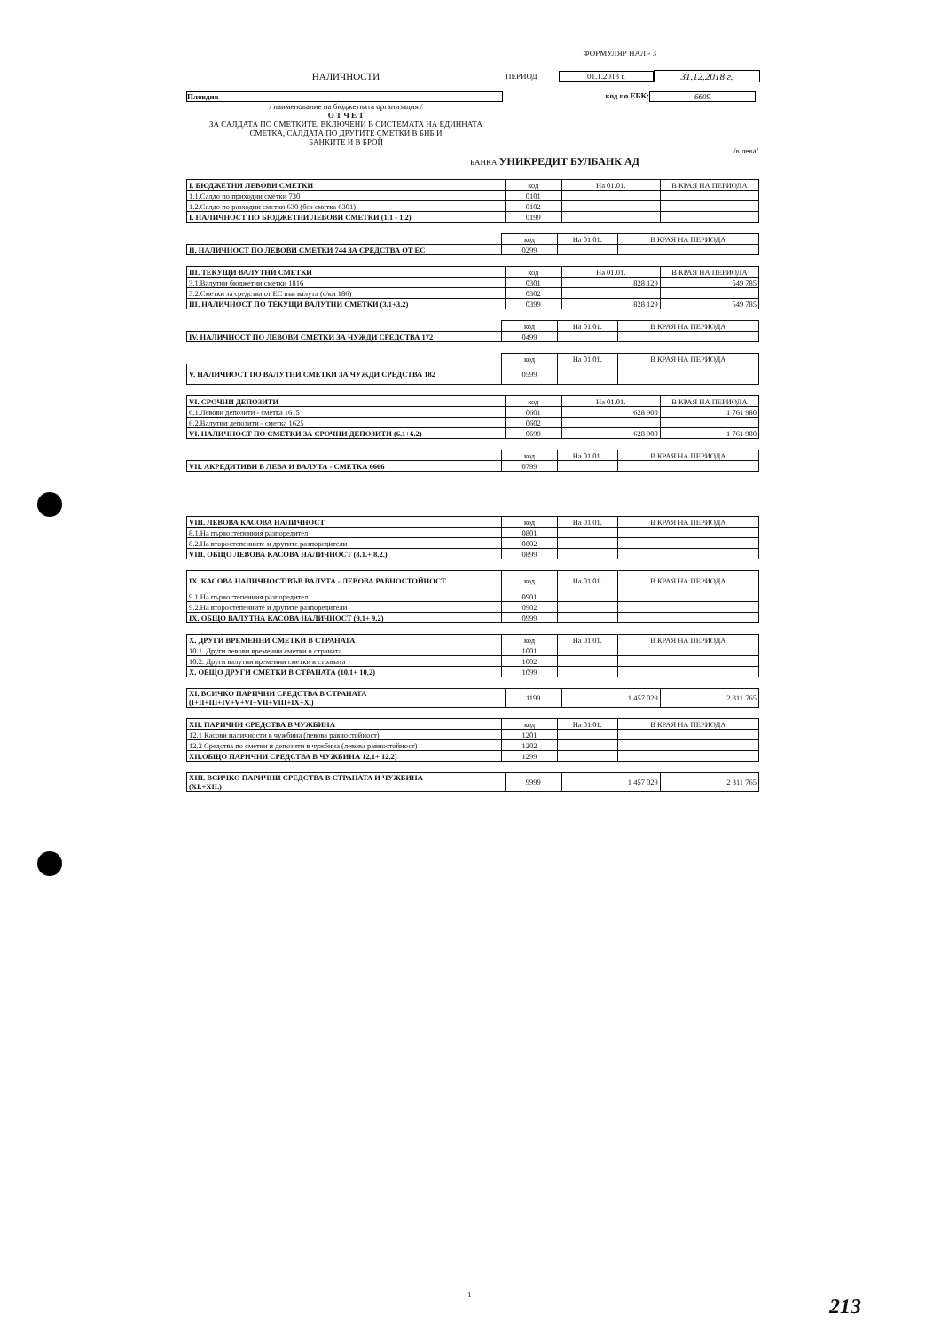ФОРМУЛЯР НАЛ - 3
НАЛИЧНОСТИ ПЕРИОД 01.1.2018 г. 31.12.2018 г.
Пловдив код по ЕБК: 6609
/ наименование на бюджетната организация /
О Т Ч Е Т
ЗА САЛДАТА ПО СМЕТКИТЕ, ВКЛЮЧЕНИ В СИСТЕМАТА НА ЕДИННАТА
СМЕТКА, САЛДАТА ПО ДРУГИТЕ СМЕТКИ В БНБ И
БАНКИТЕ И В БРОЙ
/в лева/
БАНКА УНИКРЕДИТ БУЛБАНК АД
| I. БЮДЖЕТНИ ЛЕВОВИ СМЕТКИ | код | На 01.01. | В КРАЯ НА ПЕРИОДА |
| 1.1.Салдо по приходни сметки 730 | 0101 | | |
| 1.2.Салдо по разходни сметки 630 (без сметка 6301) | 0102 | | |
| I. НАЛИЧНОСТ ПО БЮДЖЕТНИ ЛЕВОВИ СМЕТКИ (1.1 - 1.2) | 0199 | | |
| | код | На 01.01. | В КРАЯ НА ПЕРИОДА |
| II. НАЛИЧНОСТ ПО ЛЕВОВИ СМЕТКИ 744 ЗА СРЕДСТВА ОТ ЕС | 0299 | | |
| III. ТЕКУЩИ ВАЛУТНИ СМЕТКИ | код | На 01.01. | В КРАЯ НА ПЕРИОДА |
| 3.1.Валутни бюджетни сметки 1816 | 0301 | 828 129 | 549 785 |
| 3.2.Сметки за средства от ЕС във валута (с/ки 186) | 0302 | | |
| III. НАЛИЧНОСТ ПО ТЕКУЩИ ВАЛУТНИ СМЕТКИ (3.1+3.2) | 0399 | 828 129 | 549 785 |
| | код | На 01.01. | В КРАЯ НА ПЕРИОДА |
| IV. НАЛИЧНОСТ ПО ЛЕВОВИ СМЕТКИ ЗА ЧУЖДИ СРЕДСТВА 172 | 0499 | | |
| | код | На 01.01. | В КРАЯ НА ПЕРИОДА |
| V. НАЛИЧНОСТ ПО ВАЛУТНИ СМЕТКИ ЗА ЧУЖДИ СРЕДСТВА 182 | 0599 | | |
| VI. СРОЧНИ ДЕПОЗИТИ | код | На 01.01. | В КРАЯ НА ПЕРИОДА |
| 6.1.Левови депозити - сметка 1615 | 0601 | 628 900 | 1 761 980 |
| 6.2.Валутни депозити - сметка 1625 | 0602 | | |
| VI. НАЛИЧНОСТ ПО СМЕТКИ ЗА СРОЧНИ ДЕПОЗИТИ (6.1+6.2) | 0699 | 628 900 | 1 761 980 |
| | код | На 01.01. | В КРАЯ НА ПЕРИОДА |
| VII. АКРЕДИТИВИ В ЛЕВА И ВАЛУТА - СМЕТКА 6666 | 0799 | | |
| VIII. ЛЕВОВА КАСОВА НАЛИЧНОСТ | код | На 01.01. | В КРАЯ НА ПЕРИОДА |
| 8.1.На първостепенния разпоредител | 0801 | | |
| 8.2.На второстепенните и другите разпоредители | 0802 | | |
| VIII. ОБЩО ЛЕВОВА КАСОВА НАЛИЧНОСТ (8.1.+ 8.2.) | 0899 | | |
| IX. КАСОВА НАЛИЧНОСТ ВЪВ ВАЛУТА - ЛЕВОВА РАВНОСТОЙНОСТ | код | На 01.01. | В КРАЯ НА ПЕРИОДА |
| 9.1.На първостепенния разпоредител | 0901 | | |
| 9.2.На второстепенните и другите разпоредители | 0902 | | |
| IX. ОБЩО ВАЛУТНА КАСОВА НАЛИЧНОСТ (9.1+ 9.2) | 0999 | | |
| X. ДРУГИ ВРЕМЕННИ СМЕТКИ В СТРАНАТА | код | На 01.01. | В КРАЯ НА ПЕРИОДА |
| 10.1. Други левови временни сметки в страната | 1001 | | |
| 10.2. Други валутни временни сметки в страната | 1002 | | |
| X. ОБЩО ДРУГИ СМЕТКИ В СТРАНАТА (10.1+ 10.2) | 1099 | | |
| XI. ВСИЧКО ПАРИЧНИ СРЕДСТВА В СТРАНАТА (I+II+III+IV+V+VI+VII+VIII+IX+X.) | 1199 | 1 457 029 | 2 311 765 |
| XII. ПАРИЧНИ СРЕДСТВА В ЧУЖБИНА | код | На 01.01. | В КРАЯ НА ПЕРИОДА |
| 12.1 Касови наличности в чужбина (левова равностойност) | 1201 | | |
| 12.2 Средства по сметки и депозити в чужбина (левова равностойност) | 1202 | | |
| XII.ОБЩО ПАРИЧНИ СРЕДСТВА В ЧУЖБИНА 12.1+ 12.2) | 1299 | | |
| XIII. ВСИЧКО ПАРИЧНИ СРЕДСТВА В СТРАНАТА И ЧУЖБИНА (XI.+XII.) | 9999 | 1 457 029 | 2 311 765 |
1 213